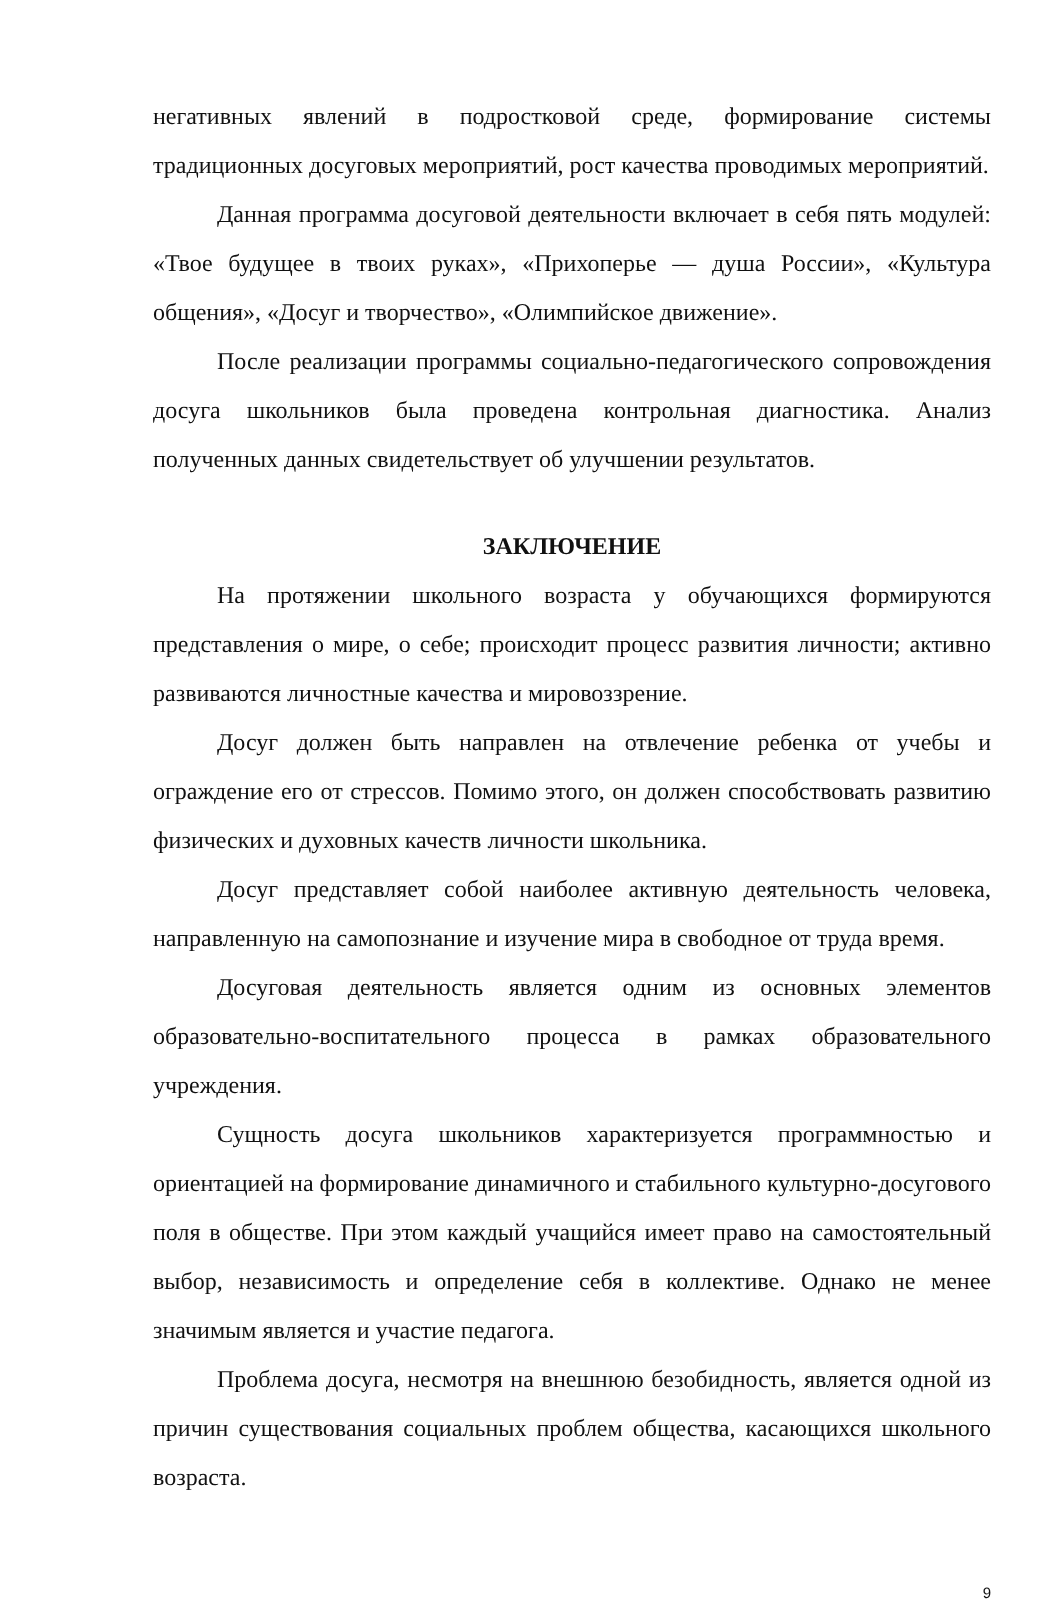негативных явлений в подростковой среде, формирование системы традиционных досуговых мероприятий, рост качества проводимых мероприятий.
Данная программа досуговой деятельности включает в себя пять модулей: «Твое будущее в твоих руках», «Прихоперье — душа России», «Культура общения», «Досуг и творчество», «Олимпийское движение».
После реализации программы социально-педагогического сопровождения досуга школьников была проведена контрольная диагностика. Анализ полученных данных свидетельствует об улучшении результатов.
ЗАКЛЮЧЕНИЕ
На протяжении школьного возраста у обучающихся формируются представления о мире, о себе; происходит процесс развития личности; активно развиваются личностные качества и мировоззрение.
Досуг должен быть направлен на отвлечение ребенка от учебы и ограждение его от стрессов. Помимо этого, он должен способствовать развитию физических и духовных качеств личности школьника.
Досуг представляет собой наиболее активную деятельность человека, направленную на самопознание и изучение мира в свободное от труда время.
Досуговая деятельность является одним из основных элементов образовательно-воспитательного процесса в рамках образовательного учреждения.
Сущность досуга школьников характеризуется программностью и ориентацией на формирование динамичного и стабильного культурно-досугового поля в обществе. При этом каждый учащийся имеет право на самостоятельный выбор, независимость и определение себя в коллективе. Однако не менее значимым является и участие педагога.
Проблема досуга, несмотря на внешнюю безобидность, является одной из причин существования социальных проблем общества, касающихся школьного возраста.
9